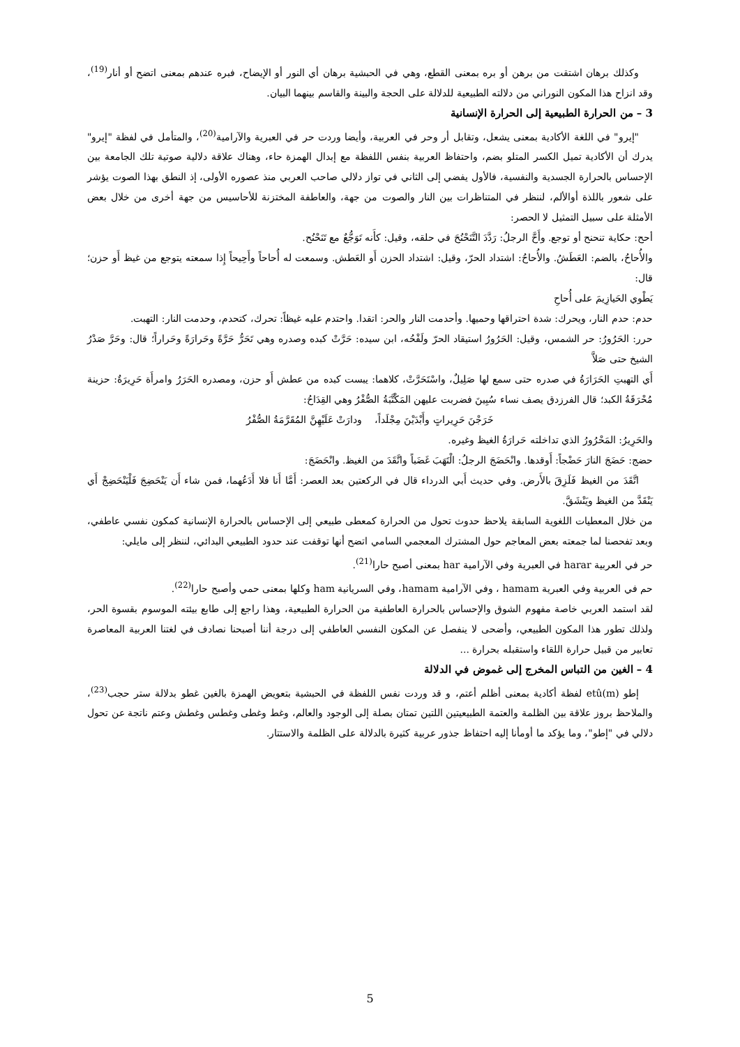وكذلك برهان اشتقت من برهن أو بره بمعنى القطع، وهي في الحبشية برهان أي النور أو الإيضاح، فبره عندهم بمعنى اتضح أو أنار<sup>(19)</sup>، وقد انزاح هذا المكون النوراني من دلالته الطبيعية للدلالة على الحجة والبينة والقاسم بينهما البيان.
3 – من الحرارة الطبيعية إلى الحرارة الإنسانية
"إيرو" في اللغة الأكادية بمعنى يشعل، وتقابل أر وحر في العربية، وأيضا وردت حر في العبرية والآرامية<sup>(20)</sup>، والمتأمل في لفظة "إيرو" يدرك أن الأكادية تميل الكسر المتلو بضم، واحتفاظ العربية بنفس اللفظة مع إبدال الهمزة حاء، وهناك علاقة دلالية صوتية تلك الجامعة بين الإحساس بالحرارة الجسدية والنفسية، فالأول يفضي إلى الثاني في تواز دلالي صاحب العربي منذ عصوره الأولى، إذ النطق بهذا الصوت يؤشر على شعور باللذة أوالألم، لننظر في المتناظرات بين النار والصوت من جهة، والعاطفة المختزنة للأحاسيس من جهة أخرى من خلال بعض الأمثلة على سبيل التمثيل لا الحصر:
أحح: حكاية تنحنح أو توجع. وأَحَّ الرجلُ: رَدَّدَ التَّنَحْنُحَ في حلقه، وقيل: كأَنه تَوَجُّعٌ مع تَنَحْنُح.
والأُحاحُ، بالضم: العَطَشُ. والأُحاحُ: اشتداد الحرّ، وقيل: اشتداد الحزن أَو العَطش. وسمعت له أُحاحاً وأَحِيحاً إِذا سمعته يتوجع من غيظ أَو حزن؛ قال:
يَطْوي الحَيازِيمَ على أُحاحِ
حدم: حدم النار، ويحرك: شدة احتراقها وحميها. وأحدمت النار والحر: اتقدا. واحتدم عليه غيظاً: تحرك، كتحدم، وحدمت النار: التهبت.
حرر: الحَرُورُ: حر الشمس، وقيل: الحَرُورُ استيقاد الحرّ ولَفْحُه، ابن سيده: حَرَّتْ كبده وصدره وهي تَحَرُّ حَرَّةً وحَرارَةً وحَراراً؛ قال: وحَرَّ صَدْرُ الشيخ حتى صَلاَّ
أَي التهبتِ الحَرَارَةُ في صدره حتى سمع لها صَلِيلٌ، واسْتَحَرَّتْ، كلاهما: يبست كبده من عطش أَو حزن، ومصدره الحَرَرُ وامرأَة حَرِيرَةٌ: حزينة مُحْرَقَةُ الكبد؛ قال الفرزدق يصف نساء سُبِينَ فضربت عليهن المَكْتَّبَةُ الصُّفْرُ وهي القِدَاحُ:
خَرَجْنَ حَرِيراتٍ وأَبْدَيْنَ مِجْلَداً، ودارَتْ عَلَيْهِنَّ المُقَرَّمَةُ الصُّفْرُ
والحَرِيرُ: المَحْرُورُ الذي تداخلته حَرارَةُ الغيظ وغيره.
حضج: حَضَجَ النارَ حَضْجاً: أَوقدها. وانْحَضَجَ الرجلُ: الْتَهَبَ غَضَباً واتَّقَدَ من الغيظ. وانْحَضَجَ:
اتَّقَدَ من الغيظ فَلَزِقَ بالأَرض. وفي حديث أَبي الدرداء قال في الركعتين بعد العصر: أَمَّا أَنا فلا أَدَعُهما، فمن شاء أَن يَنْحَضِجَ فَلْيَنْحَضِجْ أَي يَنْقَدَّ من الغيظ ويَنْشَقَّ.
من خلال المعطيات اللغوية السابقة يلاحظ حدوث تحول من الحرارة كمعطى طبيعي إلى الإحساس بالحرارة الإنسانية كمكون نفسي عاطفي، وبعد تفحصنا لما جمعته بعض المعاجم حول المشترك المعجمي السامي اتضح أنها توقفت عند حدود الطبيعي البدائي، لننظر إلى مايلي:
حر في العربية harar في العبرية وفي الآرامية har بمعنى أصبح حارا<sup>(21)</sup>.
حم في العربية وفي العبرية hamam ، وفي الآرامية hamam، وفي السريانية ham وكلها بمعنى حمي وأصبح حارا<sup>(22)</sup>.
لقد استمد العربي خاصة مفهوم الشوق والإحساس بالحرارة العاطفية من الحرارة الطبيعية، وهذا راجع إلى طابع بيئته الموسوم بقسوة الحر، ولذلك تطور هذا المكون الطبيعي، وأضحى لا ينفصل عن المكون النفسي العاطفي إلى درجة أننا أصبحنا نصادف في لغتنا العربية المعاصرة تعابير من قبيل حرارة اللقاء واستقبله بحرارة ...
4 – الغين من التباس المخرج إلى غموض في الدلالة
إطو (etû(m لفظة أكادية بمعنى أظلم أعتم، و قد وردت نفس اللفظة في الحبشية بتعويض الهمزة بالغين غطو بدلالة ستر حجب<sup>(23)</sup>، والملاحظ بروز علاقة بين الظلمة والعتمة الطبيعيتين اللتين تمتان بصلة إلى الوجود والعالم، وغط وغطى وغطس وغطش وعتم ناتجة عن تحول دلالي في "إطو"، وما يؤكد ما أومأنا إليه احتفاظ جذور عربية كثيرة بالدلالة على الظلمة والاستتار.
5